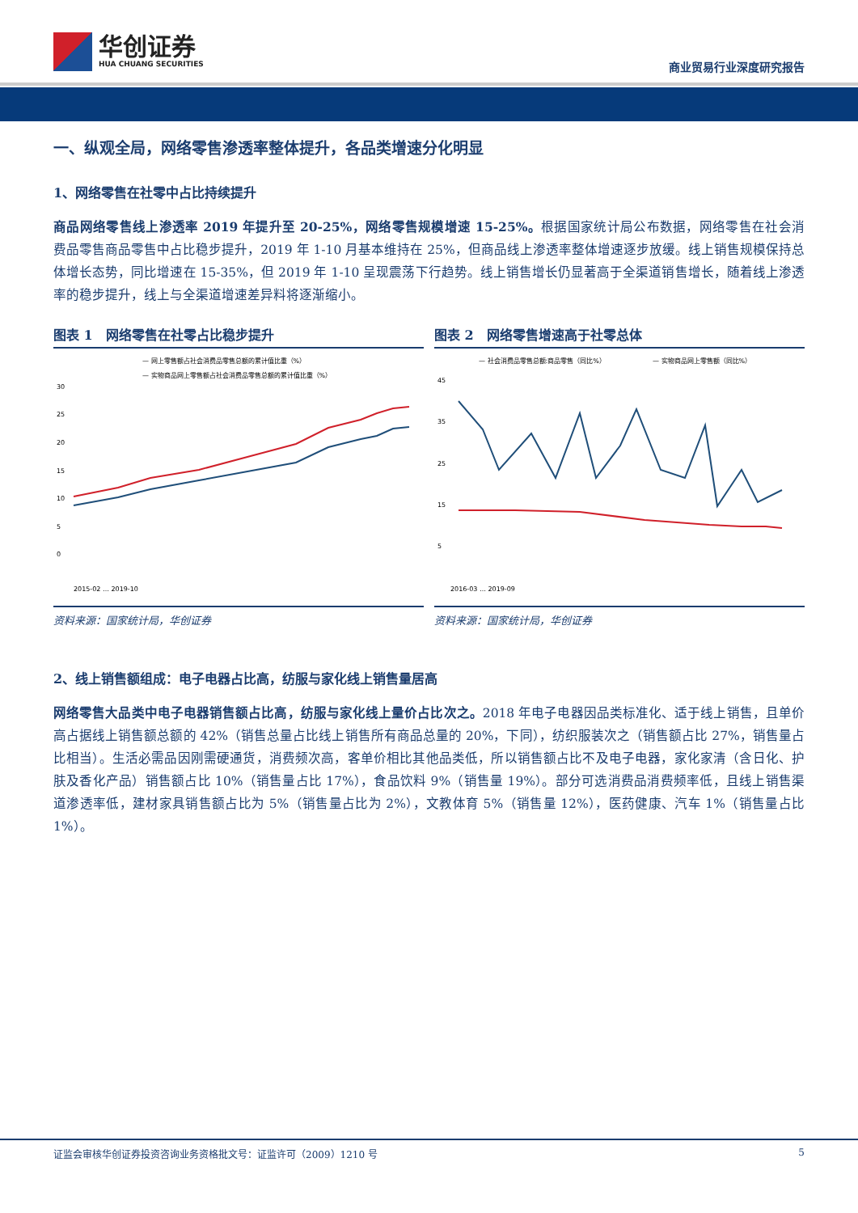华创证券
HUA CHUANG SECURITIES
商业贸易行业深度研究报告
一、纵观全局，网络零售渗透率整体提升，各品类增速分化明显
1、网络零售在社零中占比持续提升
商品网络零售线上渗透率 2019 年提升至 20-25%，网络零售规模增速 15-25%。根据国家统计局公布数据，网络零售在社会消费品零售商品零售中占比稳步提升，2019 年 1-10 月基本维持在 25%，但商品线上渗透率整体增速逐步放缓。线上销售规模保持总体增长态势，同比增速在 15-35%，但 2019 年 1-10 呈现震荡下行趋势。线上销售增长仍显著高于全渠道销售增长，随着线上渗透率的稳步提升，线上与全渠道增速差异料将逐渐缩小。
图表 1　网络零售在社零占比稳步提升
— 网上零售额占社会消费品零售总额的累计值比重（%）
— 实物商品网上零售额占社会消费品零售总额的累计值比重（%）
30
25
20
15
10
5
0
2015-02 … 2019-10
资料来源：国家统计局，华创证券
图表 2　网络零售增速高于社零总体
— 社会消费品零售总额:商品零售（同比%）
— 实物商品网上零售额（同比%）
45
35
25
15
5
2016-03 … 2019-09
资料来源：国家统计局，华创证券
2、线上销售额组成：电子电器占比高，纺服与家化线上销售量居高
网络零售大品类中电子电器销售额占比高，纺服与家化线上量价占比次之。2018 年电子电器因品类标准化、适于线上销售，且单价高占据线上销售额总额的 42%（销售总量占比线上销售所有商品总量的 20%，下同），纺织服装次之（销售额占比 27%，销售量占比相当）。生活必需品因刚需硬通货，消费频次高，客单价相比其他品类低，所以销售额占比不及电子电器，家化家清（含日化、护肤及香化产品）销售额占比 10%（销售量占比 17%），食品饮料 9%（销售量 19%）。部分可选消费品消费频率低，且线上销售渠道渗透率低，建材家具销售额占比为 5%（销售量占比为 2%），文教体育 5%（销售量 12%），医药健康、汽车 1%（销售量占比 1%）。
证监会审核华创证券投资咨询业务资格批文号：证监许可（2009）1210 号 5